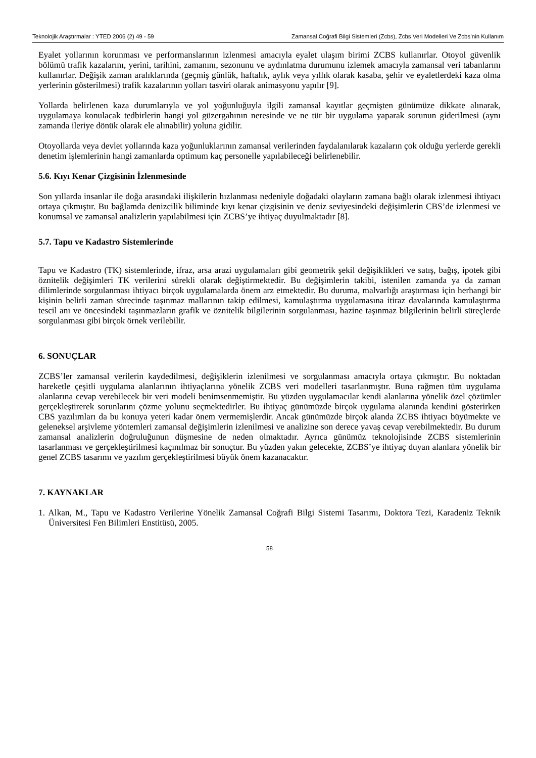Teknolojik Araştırmalar : YTED 2006 (2) 49 - 59 Zamansal Coğrafi Bilgi Sistemleri (Zcbs), Zcbs Veri Modelleri Ve Zcbs’nin Kullanım
Eyalet yollarının korunması ve performanslarının izlenmesi amacıyla eyalet ulaşım birimi ZCBS kullanırlar. Otoyol güvenlik bölümü trafik kazalarını, yerini, tarihini, zamanını, sezonunu ve aydınlatma durumunu izlemek amacıyla zamansal veri tabanlarını kullanırlar. Değişik zaman aralıklarında (geçmiş günlük, haftalık, aylık veya yıllık olarak kasaba, şehir ve eyaletlerdeki kaza olma yerlerinin gösterilmesi) trafik kazalarının yolları tasviri olarak animasyonu yapılır [9].
Yollarda belirlenen kaza durumlarıyla ve yol yoğunluğuyla ilgili zamansal kayıtlar geçmişten günümüze dikkate alınarak, uygulamaya konulacak tedbirlerin hangi yol güzergahının neresinde ve ne tür bir uygulama yaparak sorunun giderilmesi (aynı zamanda ileriye dönük olarak ele alınabilir) yoluna gidilir.
Otoyollarda veya devlet yollarında kaza yoğunluklarının zamansal verilerinden faydalanılarak kazaların çok olduğu yerlerde gerekli denetim işlemlerinin hangi zamanlarda optimum kaç personelle yapılabileceği belirlenebilir.
5.6. Kıyı Kenar Çizgisinin İzlenmesinde
Son yıllarda insanlar ile doğa arasındaki ilişkilerin hızlanması nedeniyle doğadaki olayların zamana bağlı olarak izlenmesi ihtiyacı ortaya çıkmıştır. Bu bağlamda denizcilik biliminde kıyı kenar çizgisinin ve deniz seviyesindeki değişimlerin CBS’de izlenmesi ve konumsal ve zamansal analizlerin yapılabilmesi için ZCBS’ye ihtiyaç duyulmaktadır [8].
5.7. Tapu ve Kadastro Sistemlerinde
Tapu ve Kadastro (TK) sistemlerinde, ifraz, arsa arazi uygulamaları gibi geometrik şekil değişiklikleri ve satış, bağış, ipotek gibi öznitelik değişimleri TK verilerini sürekli olarak değiştirmektedir. Bu değişimlerin takibi, istenilen zamanda ya da zaman dilimlerinde sorgulanması ihtiyacı birçok uygulamalarda önem arz etmektedir. Bu duruma, malvarlığı araştırması için herhangi bir kişinin belirli zaman sürecinde taşınmaz mallarının takip edilmesi, kamulaştırma uygulamasına itiraz davalarında kamulaştırma tescil anı ve öncesindeki taşınmazların grafik ve öznitelik bilgilerinin sorgulanması, hazine taşınmaz bilgilerinin belirli süreçlerde sorgulanması gibi birçok örnek verilebilir.
6. SONUÇLAR
ZCBS’ler zamansal verilerin kaydedilmesi, değişiklerin izlenilmesi ve sorgulanması amacıyla ortaya çıkmıştır. Bu noktadan hareketle çeşitli uygulama alanlarının ihtiyaçlarına yönelik ZCBS veri modelleri tasarlanmıştır. Buna rağmen tüm uygulama alanlarına cevap verebilecek bir veri modeli benimsenmemiştir. Bu yüzden uygulamacılar kendi alanlarına yönelik özel çözümler gerçekleştirerek sorunlarını çözme yolunu seçmektedirler. Bu ihtiyaç günümüzde birçok uygulama alanında kendini gösterirken CBS yazılımları da bu konuya yeteri kadar önem vermemişlerdir. Ancak günümüzde birçok alanda ZCBS ihtiyacı büyümekte ve geleneksel arşivleme yöntemleri zamansal değişimlerin izlenilmesi ve analizine son derece yavaş cevap verebilmektedir. Bu durum zamansal analizlerin doğruluğunun düşmesine de neden olmaktadır. Ayrıca günümüz teknolojisinde ZCBS sistemlerinin tasarlanması ve gerçekleştirilmesi kaçınılmaz bir sonuçtur. Bu yüzden yakın gelecekte, ZCBS’ye ihtiyaç duyan alanlara yönelik bir genel ZCBS tasarımı ve yazılım gerçekleştirilmesi büyük önem kazanacaktır.
7. KAYNAKLAR
1. Alkan, M., Tapu ve Kadastro Verilerine Yönelik Zamansal Coğrafi Bilgi Sistemi Tasarımı, Doktora Tezi, Karadeniz Teknik Üniversitesi Fen Bilimleri Enstitüsü, 2005.
58